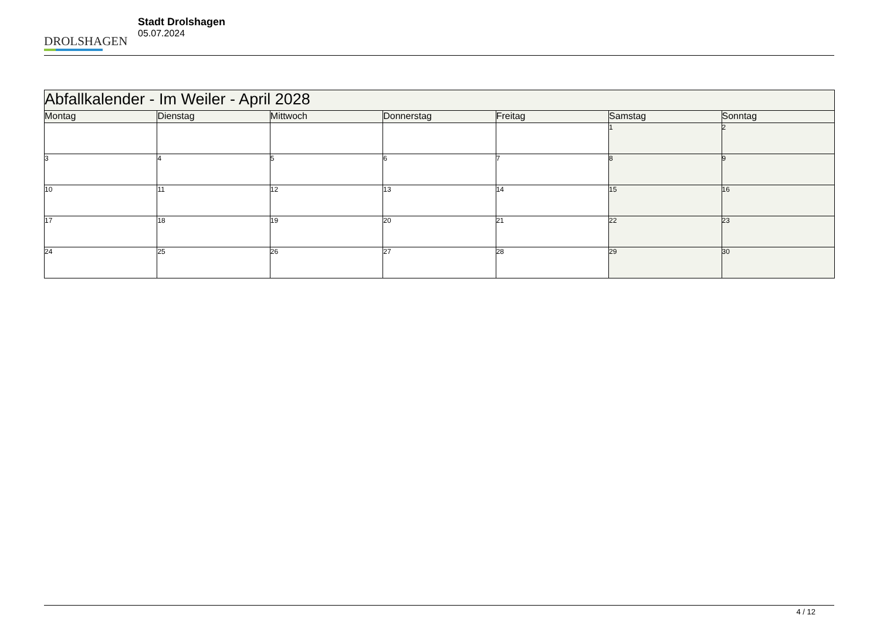DROLSHAGEN
Stadt Drolshagen
05.07.2024
| Abfallkalender - Im Weiler - April 2028 | | | | | | |
| Montag | Dienstag | Mittwoch | Donnerstag | Freitag | Samstag | Sonntag |
| | | | | | 1 | 2 |
| 3 | 4 | 5 | 6 | 7 | 8 | 9 |
| 10 | 11 | 12 | 13 | 14 | 15 | 16 |
| 17 | 18 | 19 | 20 | 21 | 22 | 23 |
| 24 | 25 | 26 | 27 | 28 | 29 | 30 |
4 / 12